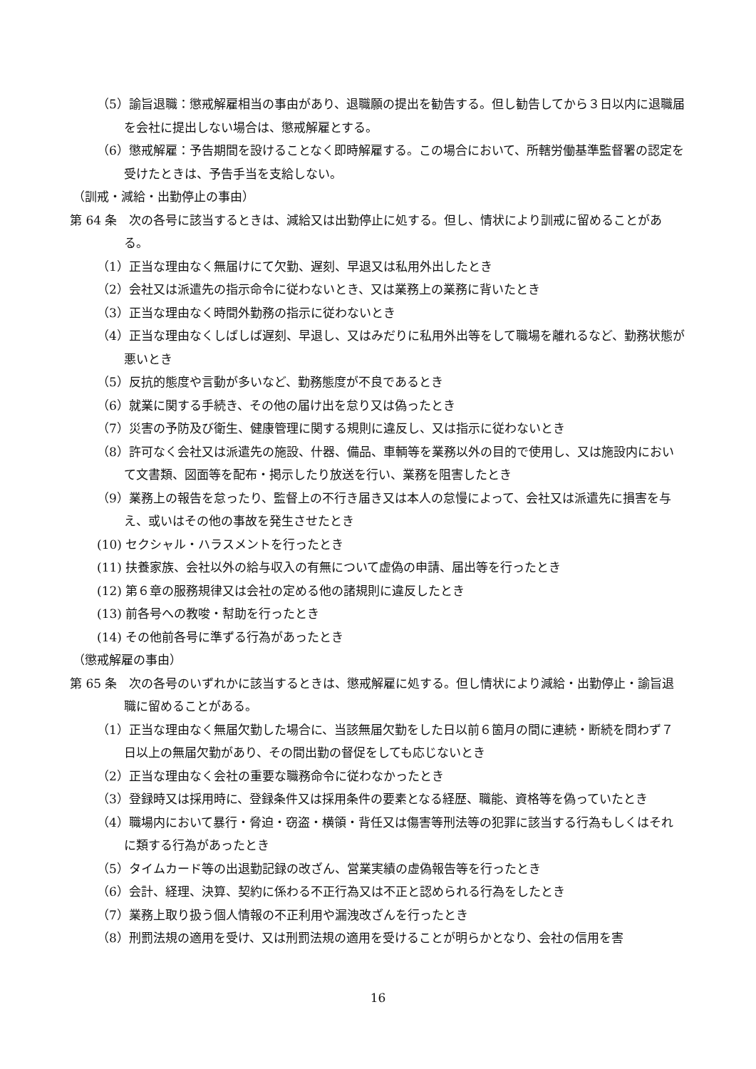（5）諭旨退職：懲戒解雇相当の事由があり、退職願の提出を勧告する。但し勧告してから３日以内に退職届を会社に提出しない場合は、懲戒解雇とする。
（6）懲戒解雇：予告期間を設けることなく即時解雇する。この場合において、所轄労働基準監督署の認定を受けたときは、予告手当を支給しない。
（訓戒・減給・出勤停止の事由）
第 64 条　次の各号に該当するときは、減給又は出勤停止に処する。但し、情状により訓戒に留めることがある。
（1）正当な理由なく無届けにて欠勤、遅刻、早退又は私用外出したとき
（2）会社又は派遣先の指示命令に従わないとき、又は業務上の業務に背いたとき
（3）正当な理由なく時間外勤務の指示に従わないとき
（4）正当な理由なくしばしば遅刻、早退し、又はみだりに私用外出等をして職場を離れるなど、勤務状態が悪いとき
（5）反抗的態度や言動が多いなど、勤務態度が不良であるとき
（6）就業に関する手続き、その他の届け出を怠り又は偽ったとき
（7）災害の予防及び衛生、健康管理に関する規則に違反し、又は指示に従わないとき
（8）許可なく会社又は派遣先の施設、什器、備品、車輌等を業務以外の目的で使用し、又は施設内において文書類、図面等を配布・掲示したり放送を行い、業務を阻害したとき
（9）業務上の報告を怠ったり、監督上の不行き届き又は本人の怠慢によって、会社又は派遣先に損害を与え、或いはその他の事故を発生させたとき
(10) セクシャル・ハラスメントを行ったとき
(11) 扶養家族、会社以外の給与収入の有無について虚偽の申請、届出等を行ったとき
(12) 第６章の服務規律又は会社の定める他の諸規則に違反したとき
(13) 前各号への教唆・幇助を行ったとき
(14) その他前各号に準ずる行為があったとき
（懲戒解雇の事由）
第 65 条　次の各号のいずれかに該当するときは、懲戒解雇に処する。但し情状により減給・出勤停止・諭旨退職に留めることがある。
（1）正当な理由なく無届欠勤した場合に、当該無届欠勤をした日以前６箇月の間に連続・断続を問わず７日以上の無届欠勤があり、その間出勤の督促をしても応じないとき
（2）正当な理由なく会社の重要な職務命令に従わなかったとき
（3）登録時又は採用時に、登録条件又は採用条件の要素となる経歴、職能、資格等を偽っていたとき
（4）職場内において暴行・脅迫・窃盗・横領・背任又は傷害等刑法等の犯罪に該当する行為もしくはそれに類する行為があったとき
（5）タイムカード等の出退勤記録の改ざん、営業実績の虚偽報告等を行ったとき
（6）会計、経理、決算、契約に係わる不正行為又は不正と認められる行為をしたとき
（7）業務上取り扱う個人情報の不正利用や漏洩改ざんを行ったとき
（8）刑罰法規の適用を受け、又は刑罰法規の適用を受けることが明らかとなり、会社の信用を害
16